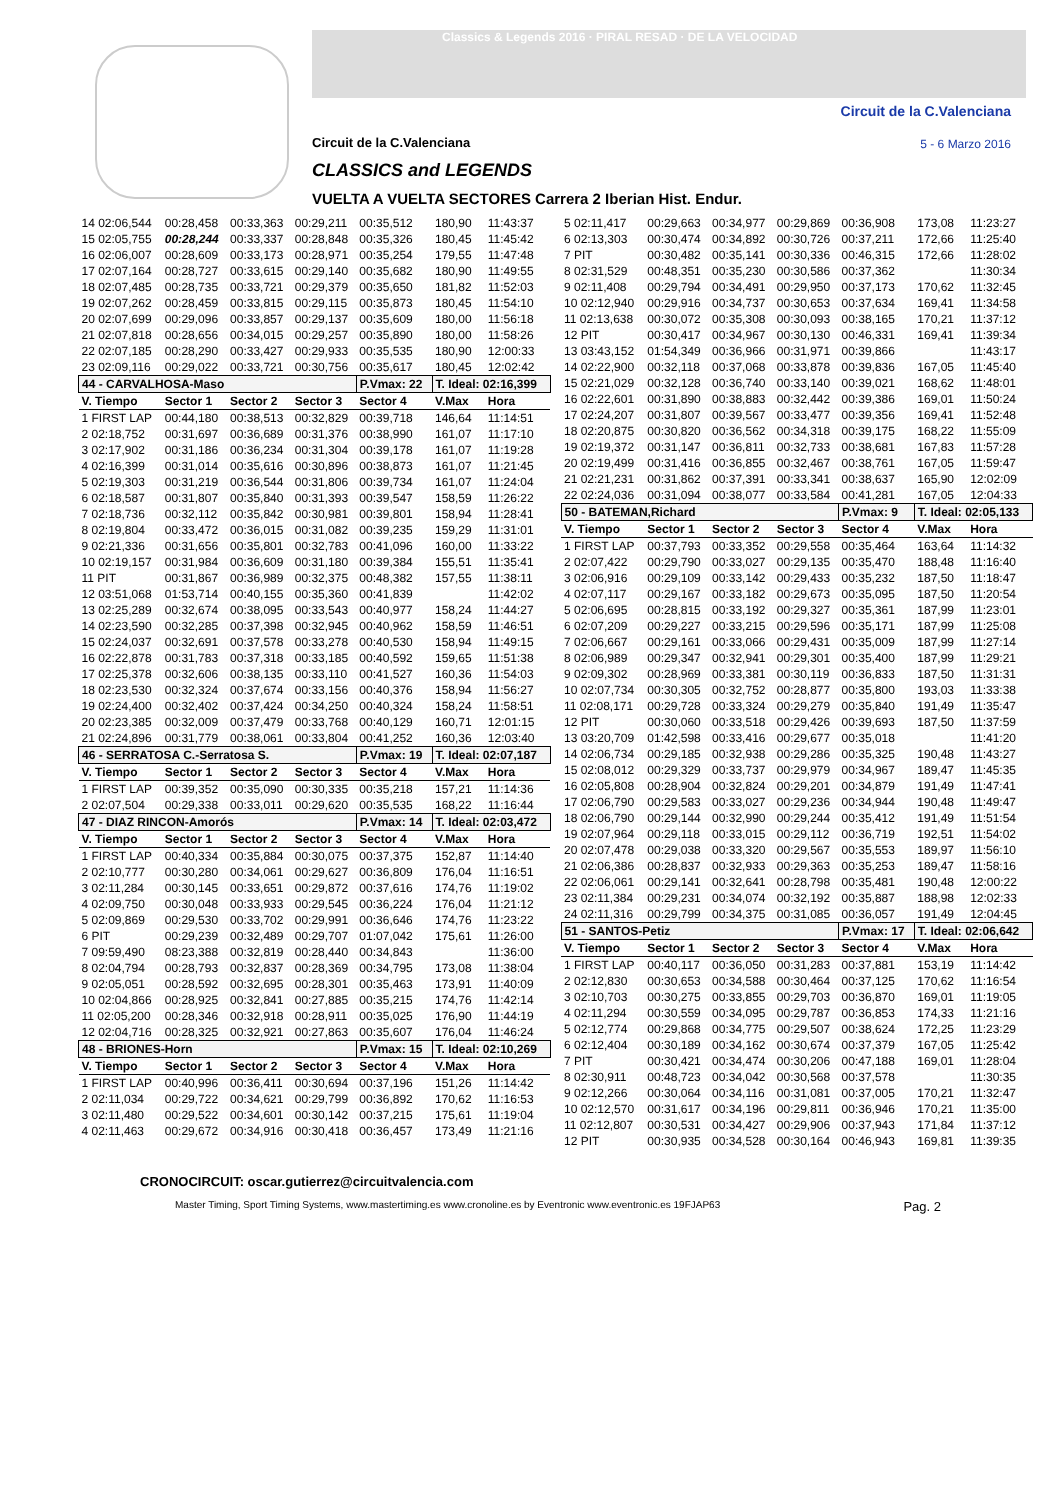Classics & Legends 2016 · PIRAL RESAD · DE LA VELOCIDAD
Circuit de la C.Valenciana
Circuit de la C.Valenciana 5 - 6 Marzo 2016
CLASSICS and LEGENDS
VUELTA A VUELTA SECTORES Carrera 2 Iberian Hist. Endur.
| 14 02:06,544 | 00:28,458 | 00:33,363 | 00:29,211 | 00:35,512 | 180,90 | 11:43:37 |
| 15 02:05,755 | 00:28,244 | 00:33,337 | 00:28,848 | 00:35,326 | 180,45 | 11:45:42 |
| 16 02:06,007 | 00:28,609 | 00:33,173 | 00:28,971 | 00:35,254 | 179,55 | 11:47:48 |
| 17 02:07,164 | 00:28,727 | 00:33,615 | 00:29,140 | 00:35,682 | 180,90 | 11:49:55 |
| 18 02:07,485 | 00:28,735 | 00:33,721 | 00:29,379 | 00:35,650 | 181,82 | 11:52:03 |
| 19 02:07,262 | 00:28,459 | 00:33,815 | 00:29,115 | 00:35,873 | 180,45 | 11:54:10 |
| 20 02:07,699 | 00:29,096 | 00:33,857 | 00:29,137 | 00:35,609 | 180,00 | 11:56:18 |
| 21 02:07,818 | 00:28,656 | 00:34,015 | 00:29,257 | 00:35,890 | 180,00 | 11:58:26 |
| 22 02:07,185 | 00:28,290 | 00:33,427 | 00:29,933 | 00:35,535 | 180,90 | 12:00:33 |
| 23 02:09,116 | 00:29,022 | 00:33,721 | 00:30,756 | 00:35,617 | 180,45 | 12:02:42 |
| 44 - CARVALHOSA-Maso | | | | P.Vmax: 22 | T. Ideal: 02:16,399 | |
| V. Tiempo | Sector 1 | Sector 2 | Sector 3 | Sector 4 | V.Max | Hora |
| 1 FIRST LAP | 00:44,180 | 00:38,513 | 00:32,829 | 00:39,718 | 146,64 | 11:14:51 |
| 2 02:18,752 | 00:31,697 | 00:36,689 | 00:31,376 | 00:38,990 | 161,07 | 11:17:10 |
| 3 02:17,902 | 00:31,186 | 00:36,234 | 00:31,304 | 00:39,178 | 161,07 | 11:19:28 |
| 4 02:16,399 | 00:31,014 | 00:35,616 | 00:30,896 | 00:38,873 | 161,07 | 11:21:45 |
| 5 02:19,303 | 00:31,219 | 00:36,544 | 00:31,806 | 00:39,734 | 161,07 | 11:24:04 |
| 6 02:18,587 | 00:31,807 | 00:35,840 | 00:31,393 | 00:39,547 | 158,59 | 11:26:22 |
| 7 02:18,736 | 00:32,112 | 00:35,842 | 00:30,981 | 00:39,801 | 158,94 | 11:28:41 |
| 8 02:19,804 | 00:33,472 | 00:36,015 | 00:31,082 | 00:39,235 | 159,29 | 11:31:01 |
| 9 02:21,336 | 00:31,656 | 00:35,801 | 00:32,783 | 00:41,096 | 160,00 | 11:33:22 |
| 10 02:19,157 | 00:31,984 | 00:36,609 | 00:31,180 | 00:39,384 | 155,51 | 11:35:41 |
| 11 PIT | 00:31,867 | 00:36,989 | 00:32,375 | 00:48,382 | 157,55 | 11:38:11 |
| 12 03:51,068 | 01:53,714 | 00:40,155 | 00:35,360 | 00:41,839 | | 11:42:02 |
| 13 02:25,289 | 00:32,674 | 00:38,095 | 00:33,543 | 00:40,977 | 158,24 | 11:44:27 |
| 14 02:23,590 | 00:32,285 | 00:37,398 | 00:32,945 | 00:40,962 | 158,59 | 11:46:51 |
| 15 02:24,037 | 00:32,691 | 00:37,578 | 00:33,278 | 00:40,530 | 158,94 | 11:49:15 |
| 16 02:22,878 | 00:31,783 | 00:37,318 | 00:33,185 | 00:40,592 | 159,65 | 11:51:38 |
| 17 02:25,378 | 00:32,606 | 00:38,135 | 00:33,110 | 00:41,527 | 160,36 | 11:54:03 |
| 18 02:23,530 | 00:32,324 | 00:37,674 | 00:33,156 | 00:40,376 | 158,94 | 11:56:27 |
| 19 02:24,400 | 00:32,402 | 00:37,424 | 00:34,250 | 00:40,324 | 158,24 | 11:58:51 |
| 20 02:23,385 | 00:32,009 | 00:37,479 | 00:33,768 | 00:40,129 | 160,71 | 12:01:15 |
| 21 02:24,896 | 00:31,779 | 00:38,061 | 00:33,804 | 00:41,252 | 160,36 | 12:03:40 |
| 46 - SERRATOSA C.-Serratosa S. | | | | P.Vmax: 19 | T. Ideal: 02:07,187 | |
| V. Tiempo | Sector 1 | Sector 2 | Sector 3 | Sector 4 | V.Max | Hora |
| 1 FIRST LAP | 00:39,352 | 00:35,090 | 00:30,335 | 00:35,218 | 157,21 | 11:14:36 |
| 2 02:07,504 | 00:29,338 | 00:33,011 | 00:29,620 | 00:35,535 | 168,22 | 11:16:44 |
| 47 - DIAZ RINCON-Amorós | | | | P.Vmax: 14 | T. Ideal: 02:03,472 | |
| V. Tiempo | Sector 1 | Sector 2 | Sector 3 | Sector 4 | V.Max | Hora |
| 1 FIRST LAP | 00:40,334 | 00:35,884 | 00:30,075 | 00:37,375 | 152,87 | 11:14:40 |
| 2 02:10,777 | 00:30,280 | 00:34,061 | 00:29,627 | 00:36,809 | 176,04 | 11:16:51 |
| 3 02:11,284 | 00:30,145 | 00:33,651 | 00:29,872 | 00:37,616 | 174,76 | 11:19:02 |
| 4 02:09,750 | 00:30,048 | 00:33,933 | 00:29,545 | 00:36,224 | 176,04 | 11:21:12 |
| 5 02:09,869 | 00:29,530 | 00:33,702 | 00:29,991 | 00:36,646 | 174,76 | 11:23:22 |
| 6 PIT | 00:29,239 | 00:32,489 | 00:29,707 | 01:07,042 | 175,61 | 11:26:00 |
| 7 09:59,490 | 08:23,388 | 00:32,819 | 00:28,440 | 00:34,843 | | 11:36:00 |
| 8 02:04,794 | 00:28,793 | 00:32,837 | 00:28,369 | 00:34,795 | 173,08 | 11:38:04 |
| 9 02:05,051 | 00:28,592 | 00:32,695 | 00:28,301 | 00:35,463 | 173,91 | 11:40:09 |
| 10 02:04,866 | 00:28,925 | 00:32,841 | 00:27,885 | 00:35,215 | 174,76 | 11:42:14 |
| 11 02:05,200 | 00:28,346 | 00:32,918 | 00:28,911 | 00:35,025 | 176,90 | 11:44:19 |
| 12 02:04,716 | 00:28,325 | 00:32,921 | 00:27,863 | 00:35,607 | 176,04 | 11:46:24 |
| 48 - BRIONES-Horn | | | | P.Vmax: 15 | T. Ideal: 02:10,269 | |
| V. Tiempo | Sector 1 | Sector 2 | Sector 3 | Sector 4 | V.Max | Hora |
| 1 FIRST LAP | 00:40,996 | 00:36,411 | 00:30,694 | 00:37,196 | 151,26 | 11:14:42 |
| 2 02:11,034 | 00:29,722 | 00:34,621 | 00:29,799 | 00:36,892 | 170,62 | 11:16:53 |
| 3 02:11,480 | 00:29,522 | 00:34,601 | 00:30,142 | 00:37,215 | 175,61 | 11:19:04 |
| 4 02:11,463 | 00:29,672 | 00:34,916 | 00:30,418 | 00:36,457 | 173,49 | 11:21:16 |
| 5 02:11,417 | 00:29,663 | 00:34,977 | 00:29,869 | 00:36,908 | 173,08 | 11:23:27 |
| 6 02:13,303 | 00:30,474 | 00:34,892 | 00:30,726 | 00:37,211 | 172,66 | 11:25:40 |
| 7 PIT | 00:30,482 | 00:35,141 | 00:30,336 | 00:46,315 | 172,66 | 11:28:02 |
| 8 02:31,529 | 00:48,351 | 00:35,230 | 00:30,586 | 00:37,362 | | 11:30:34 |
| 9 02:11,408 | 00:29,794 | 00:34,491 | 00:29,950 | 00:37,173 | 170,62 | 11:32:45 |
| 10 02:12,940 | 00:29,916 | 00:34,737 | 00:30,653 | 00:37,634 | 169,41 | 11:34:58 |
| 11 02:13,638 | 00:30,072 | 00:35,308 | 00:30,093 | 00:38,165 | 170,21 | 11:37:12 |
| 12 PIT | 00:30,417 | 00:34,967 | 00:30,130 | 00:46,331 | 169,41 | 11:39:34 |
| 13 03:43,152 | 01:54,349 | 00:36,966 | 00:31,971 | 00:39,866 | | 11:43:17 |
| 14 02:22,900 | 00:32,118 | 00:37,068 | 00:33,878 | 00:39,836 | 167,05 | 11:45:40 |
| 15 02:21,029 | 00:32,128 | 00:36,740 | 00:33,140 | 00:39,021 | 168,62 | 11:48:01 |
| 16 02:22,601 | 00:31,890 | 00:38,883 | 00:32,442 | 00:39,386 | 169,01 | 11:50:24 |
| 17 02:24,207 | 00:31,807 | 00:39,567 | 00:33,477 | 00:39,356 | 169,41 | 11:52:48 |
| 18 02:20,875 | 00:30,820 | 00:36,562 | 00:34,318 | 00:39,175 | 168,22 | 11:55:09 |
| 19 02:19,372 | 00:31,147 | 00:36,811 | 00:32,733 | 00:38,681 | 167,83 | 11:57:28 |
| 20 02:19,499 | 00:31,416 | 00:36,855 | 00:32,467 | 00:38,761 | 167,05 | 11:59:47 |
| 21 02:21,231 | 00:31,862 | 00:37,391 | 00:33,341 | 00:38,637 | 165,90 | 12:02:09 |
| 22 02:24,036 | 00:31,094 | 00:38,077 | 00:33,584 | 00:41,281 | 167,05 | 12:04:33 |
| 50 - BATEMAN,Richard | | | | P.Vmax: 9 | T. Ideal: 02:05,133 | |
| V. Tiempo | Sector 1 | Sector 2 | Sector 3 | Sector 4 | V.Max | Hora |
| 1 FIRST LAP | 00:37,793 | 00:33,352 | 00:29,558 | 00:35,464 | 163,64 | 11:14:32 |
| 2 02:07,422 | 00:29,790 | 00:33,027 | 00:29,135 | 00:35,470 | 188,48 | 11:16:40 |
| 3 02:06,916 | 00:29,109 | 00:33,142 | 00:29,433 | 00:35,232 | 187,50 | 11:18:47 |
| 4 02:07,117 | 00:29,167 | 00:33,182 | 00:29,673 | 00:35,095 | 187,50 | 11:20:54 |
| 5 02:06,695 | 00:28,815 | 00:33,192 | 00:29,327 | 00:35,361 | 187,99 | 11:23:01 |
| 6 02:07,209 | 00:29,227 | 00:33,215 | 00:29,596 | 00:35,171 | 187,99 | 11:25:08 |
| 7 02:06,667 | 00:29,161 | 00:33,066 | 00:29,431 | 00:35,009 | 187,99 | 11:27:14 |
| 8 02:06,989 | 00:29,347 | 00:32,941 | 00:29,301 | 00:35,400 | 187,99 | 11:29:21 |
| 9 02:09,302 | 00:28,969 | 00:33,381 | 00:30,119 | 00:36,833 | 187,50 | 11:31:31 |
| 10 02:07,734 | 00:30,305 | 00:32,752 | 00:28,877 | 00:35,800 | 193,03 | 11:33:38 |
| 11 02:08,171 | 00:29,728 | 00:33,324 | 00:29,279 | 00:35,840 | 191,49 | 11:35:47 |
| 12 PIT | 00:30,060 | 00:33,518 | 00:29,426 | 00:39,693 | 187,50 | 11:37:59 |
| 13 03:20,709 | 01:42,598 | 00:33,416 | 00:29,677 | 00:35,018 | | 11:41:20 |
| 14 02:06,734 | 00:29,185 | 00:32,938 | 00:29,286 | 00:35,325 | 190,48 | 11:43:27 |
| 15 02:08,012 | 00:29,329 | 00:33,737 | 00:29,979 | 00:34,967 | 189,47 | 11:45:35 |
| 16 02:05,808 | 00:28,904 | 00:32,824 | 00:29,201 | 00:34,879 | 191,49 | 11:47:41 |
| 17 02:06,790 | 00:29,583 | 00:33,027 | 00:29,236 | 00:34,944 | 190,48 | 11:49:47 |
| 18 02:06,790 | 00:29,144 | 00:32,990 | 00:29,244 | 00:35,412 | 191,49 | 11:51:54 |
| 19 02:07,964 | 00:29,118 | 00:33,015 | 00:29,112 | 00:36,719 | 192,51 | 11:54:02 |
| 20 02:07,478 | 00:29,038 | 00:33,320 | 00:29,567 | 00:35,553 | 189,97 | 11:56:10 |
| 21 02:06,386 | 00:28,837 | 00:32,933 | 00:29,363 | 00:35,253 | 189,47 | 11:58:16 |
| 22 02:06,061 | 00:29,141 | 00:32,641 | 00:28,798 | 00:35,481 | 190,48 | 12:00:22 |
| 23 02:11,384 | 00:29,231 | 00:34,074 | 00:32,192 | 00:35,887 | 188,98 | 12:02:33 |
| 24 02:11,316 | 00:29,799 | 00:34,375 | 00:31,085 | 00:36,057 | 191,49 | 12:04:45 |
| 51 - SANTOS-Petiz | | | | P.Vmax: 17 | T. Ideal: 02:06,642 | |
| V. Tiempo | Sector 1 | Sector 2 | Sector 3 | Sector 4 | V.Max | Hora |
| 1 FIRST LAP | 00:40,117 | 00:36,050 | 00:31,283 | 00:37,881 | 153,19 | 11:14:42 |
| 2 02:12,830 | 00:30,653 | 00:34,588 | 00:30,464 | 00:37,125 | 170,62 | 11:16:54 |
| 3 02:10,703 | 00:30,275 | 00:33,855 | 00:29,703 | 00:36,870 | 169,01 | 11:19:05 |
| 4 02:11,294 | 00:30,559 | 00:34,095 | 00:29,787 | 00:36,853 | 174,33 | 11:21:16 |
| 5 02:12,774 | 00:29,868 | 00:34,775 | 00:29,507 | 00:38,624 | 172,25 | 11:23:29 |
| 6 02:12,404 | 00:30,189 | 00:34,162 | 00:30,674 | 00:37,379 | 167,05 | 11:25:42 |
| 7 PIT | 00:30,421 | 00:34,474 | 00:30,206 | 00:47,188 | 169,01 | 11:28:04 |
| 8 02:30,911 | 00:48,723 | 00:34,042 | 00:30,568 | 00:37,578 | | 11:30:35 |
| 9 02:12,266 | 00:30,064 | 00:34,116 | 00:31,081 | 00:37,005 | 170,21 | 11:32:47 |
| 10 02:12,570 | 00:31,617 | 00:34,196 | 00:29,811 | 00:36,946 | 170,21 | 11:35:00 |
| 11 02:12,807 | 00:30,531 | 00:34,427 | 00:29,906 | 00:37,943 | 171,84 | 11:37:12 |
| 12 PIT | 00:30,935 | 00:34,528 | 00:30,164 | 00:46,943 | 169,81 | 11:39:35 |
CRONOCIRCUIT: oscar.gutierrez@circuitvalencia.com
Master Timing, Sport Timing Systems, www.mastertiming.es www.cronoline.es by Eventronic www.eventronic.es 19FJAP63 Pag. 2